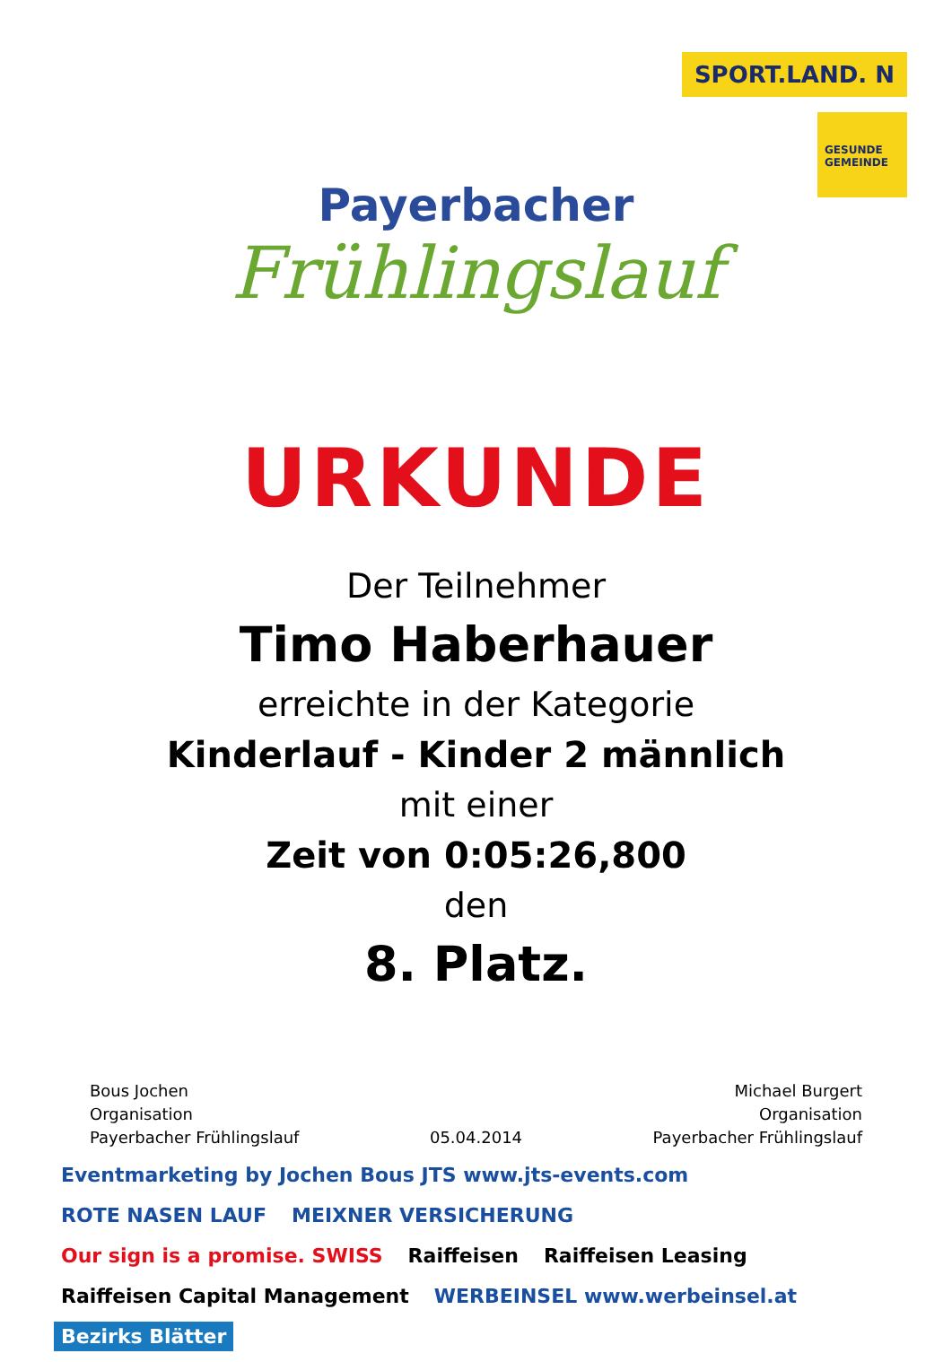SPORT.LAND. N
GESUNDE GEMEINDE
Payerbacher
Frühlingslauf
URKUNDE
Der Teilnehmer
Timo Haberhauer
erreichte in der Kategorie
Kinderlauf - Kinder 2 männlich
mit einer
Zeit von 0:05:26,800
den
8. Platz.
Bous Jochen
Organisation
Payerbacher Frühlingslauf
05.04.2014 Michael Burgert
Organisation
Payerbacher Frühlingslauf
Eventmarketing by Jochen Bous JTS www.jts-events.com ROTE NASEN LAUF MEIXNER VERSICHERUNG Our sign is a promise. SWISS Raiffeisen Raiffeisen Leasing Raiffeisen Capital Management WERBEINSEL www.werbeinsel.at Bezirks Blätter